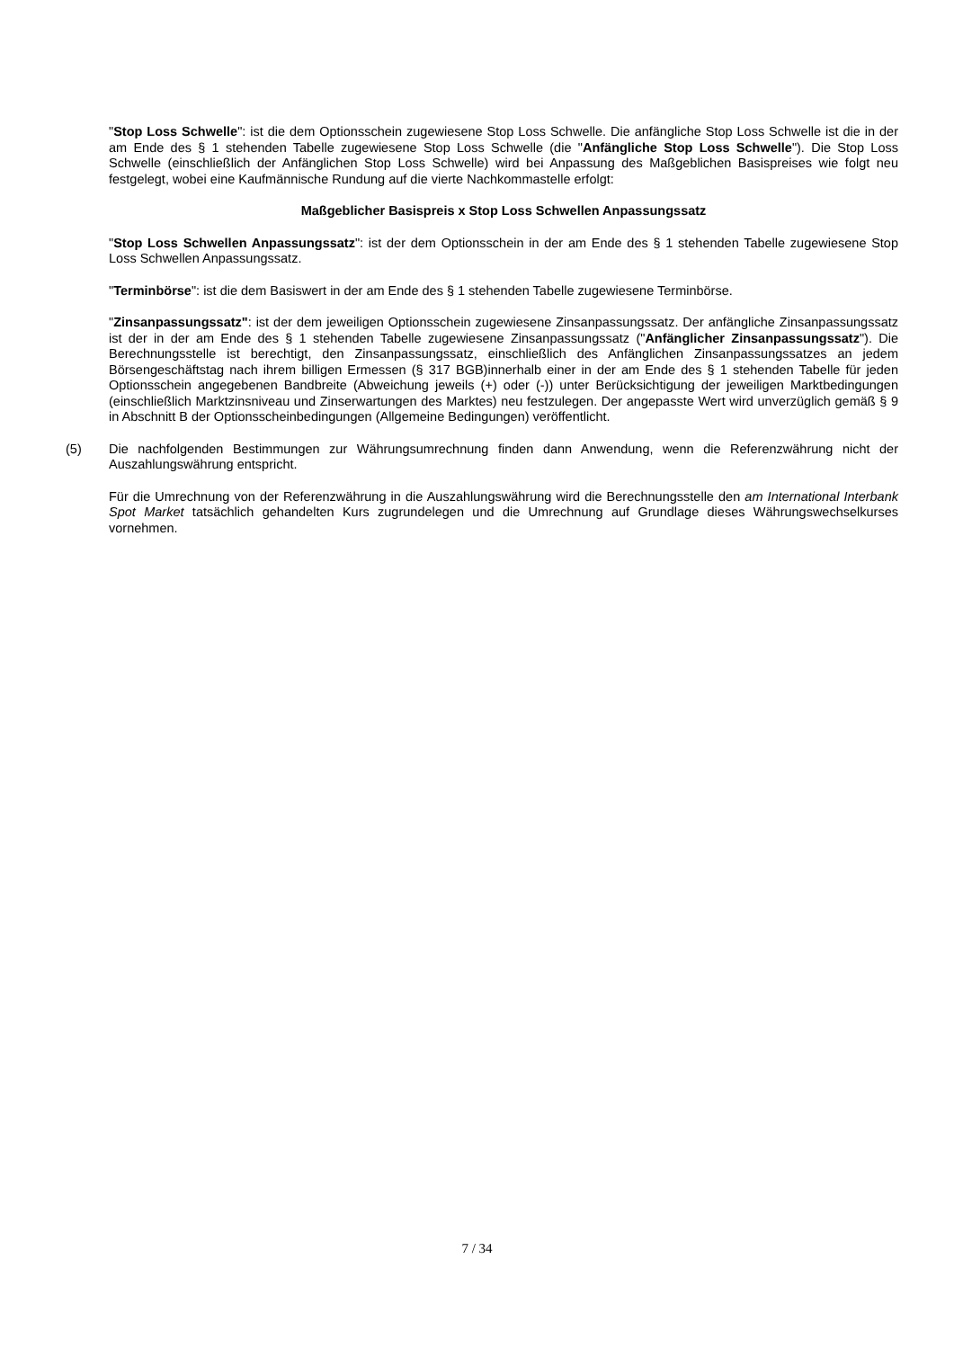"Stop Loss Schwelle": ist die dem Optionsschein zugewiesene Stop Loss Schwelle. Die anfängliche Stop Loss Schwelle ist die in der am Ende des § 1 stehenden Tabelle zugewiesene Stop Loss Schwelle (die "Anfängliche Stop Loss Schwelle"). Die Stop Loss Schwelle (einschließlich der Anfänglichen Stop Loss Schwelle) wird bei Anpassung des Maßgeblichen Basispreises wie folgt neu festgelegt, wobei eine Kaufmännische Rundung auf die vierte Nachkommastelle erfolgt:
Maßgeblicher Basispreis x Stop Loss Schwellen Anpassungssatz
"Stop Loss Schwellen Anpassungssatz": ist der dem Optionsschein in der am Ende des § 1 stehenden Tabelle zugewiesene Stop Loss Schwellen Anpassungssatz.
"Terminbörse": ist die dem Basiswert in der am Ende des § 1 stehenden Tabelle zugewiesene Terminbörse.
"Zinsanpassungssatz": ist der dem jeweiligen Optionsschein zugewiesene Zinsanpassungssatz. Der anfängliche Zinsanpassungssatz ist der in der am Ende des § 1 stehenden Tabelle zugewiesene Zinsanpassungssatz ("Anfänglicher Zinsanpassungssatz"). Die Berechnungsstelle ist berechtigt, den Zinsanpassungssatz, einschließlich des Anfänglichen Zinsanpassungssatzes an jedem Börsengeschäftstag nach ihrem billigen Ermessen (§ 317 BGB)innerhalb einer in der am Ende des § 1 stehenden Tabelle für jeden Optionsschein angegebenen Bandbreite (Abweichung jeweils (+) oder (-)) unter Berücksichtigung der jeweiligen Marktbedingungen (einschließlich Marktzinsniveau und Zinserwartungen des Marktes) neu festzulegen. Der angepasste Wert wird unverzüglich gemäß § 9 in Abschnitt B der Optionsscheinbedingungen (Allgemeine Bedingungen) veröffentlicht.
(5) Die nachfolgenden Bestimmungen zur Währungsumrechnung finden dann Anwendung, wenn die Referenzwährung nicht der Auszahlungswährung entspricht.
Für die Umrechnung von der Referenzwährung in die Auszahlungswährung wird die Berechnungsstelle den am International Interbank Spot Market tatsächlich gehandelten Kurs zugrundelegen und die Umrechnung auf Grundlage dieses Währungswechselkurses vornehmen.
7 / 34